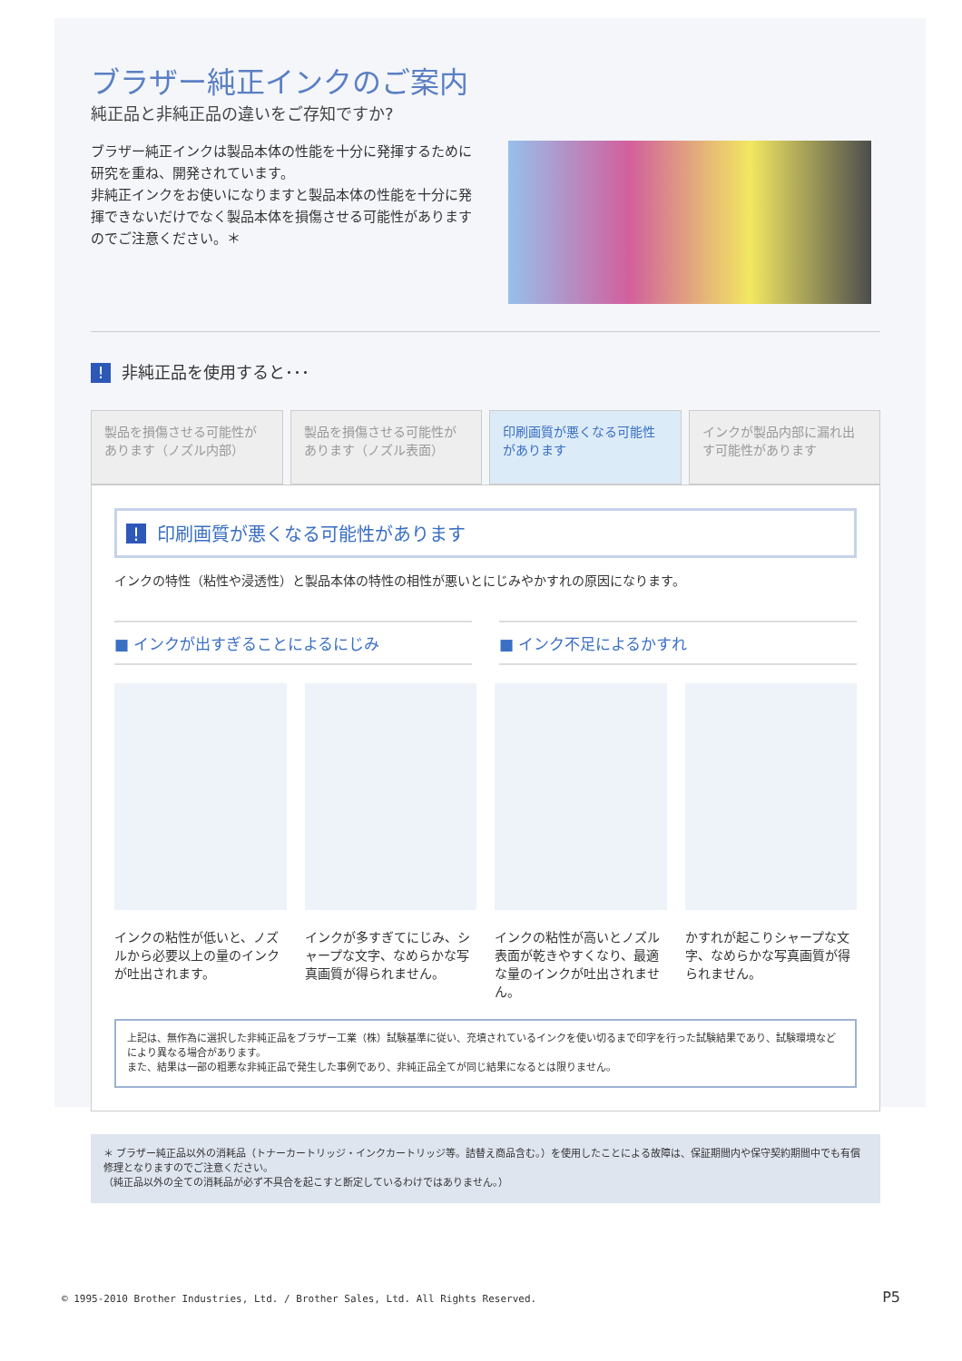ブラザー純正インクのご案内
純正品と非純正品の違いをご存知ですか?
ブラザー純正インクは製品本体の性能を十分に発揮するために研究を重ね、開発されています。
非純正インクをお使いになりますと製品本体の性能を十分に発揮できないだけでなく製品本体を損傷させる可能性がありますのでご注意ください。＊
! 非純正品を使用すると･･･
製品を損傷させる可能性があります（ノズル内部）
製品を損傷させる可能性があります（ノズル表面）
印刷画質が悪くなる可能性があります インクが製品内部に漏れ出す可能性があります
! 印刷画質が悪くなる可能性があります
インクの特性（粘性や浸透性）と製品本体の特性の相性が悪いとにじみやかすれの原因になります。
■ インクが出すぎることによるにじみ ■ インク不足によるかすれ
インクの粘性が低いと、ノズルから必要以上の量のインクが吐出されます。
インクが多すぎてにじみ、シャープな文字、なめらかな写真画質が得られません。
インクの粘性が高いとノズル表面が乾きやすくなり、最適な量のインクが吐出されません。
かすれが起こりシャープな文字、なめらかな写真画質が得られません。
上記は、無作為に選択した非純正品をブラザー工業（株）試験基準に従い、充填されているインクを使い切るまで印字を行った試験結果であり、試験環境などにより異なる場合があります。
また、結果は一部の粗悪な非純正品で発生した事例であり、非純正品全てが同じ結果になるとは限りません。
＊ ブラザー純正品以外の消耗品（トナーカートリッジ・インクカートリッジ等。詰替え商品含む。）を使用したことによる故障は、保証期間内や保守契約期間中でも有償修理となりますのでご注意ください。
（純正品以外の全ての消耗品が必ず不具合を起こすと断定しているわけではありません。）
© 1995-2010 Brother Industries, Ltd. / Brother Sales, Ltd. All Rights Reserved.
P5